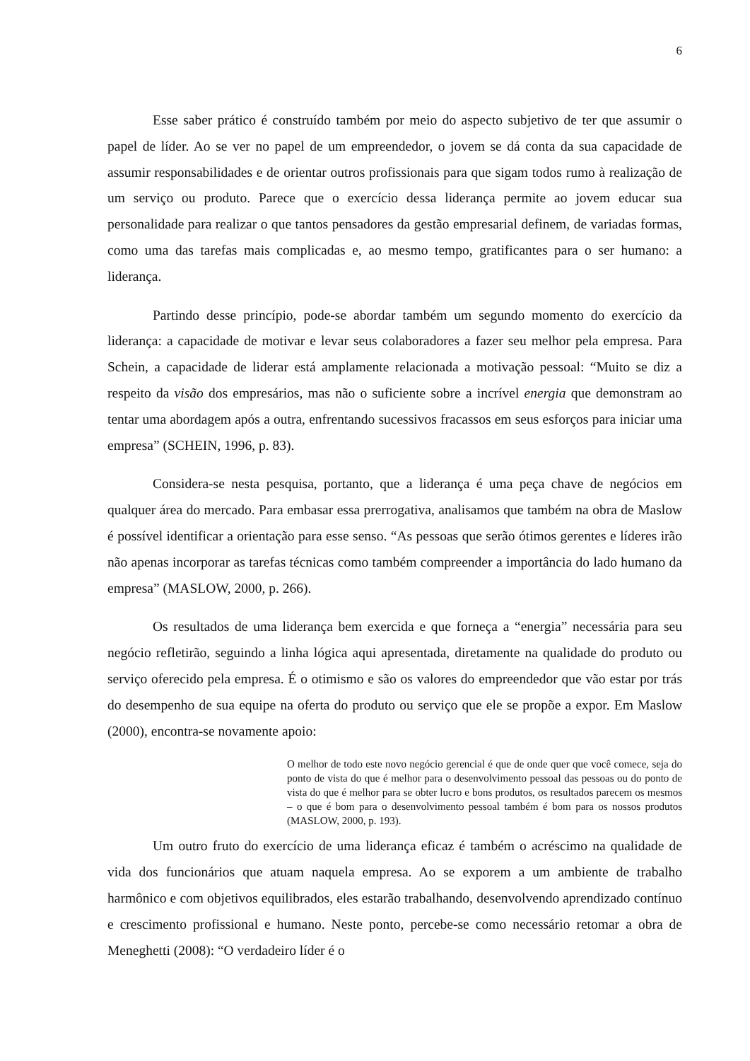6
Esse saber prático é construído também por meio do aspecto subjetivo de ter que assumir o papel de líder. Ao se ver no papel de um empreendedor, o jovem se dá conta da sua capacidade de assumir responsabilidades e de orientar outros profissionais para que sigam todos rumo à realização de um serviço ou produto. Parece que o exercício dessa liderança permite ao jovem educar sua personalidade para realizar o que tantos pensadores da gestão empresarial definem, de variadas formas, como uma das tarefas mais complicadas e, ao mesmo tempo, gratificantes para o ser humano: a liderança.
Partindo desse princípio, pode-se abordar também um segundo momento do exercício da liderança: a capacidade de motivar e levar seus colaboradores a fazer seu melhor pela empresa. Para Schein, a capacidade de liderar está amplamente relacionada a motivação pessoal: “Muito se diz a respeito da visão dos empresários, mas não o suficiente sobre a incrível energia que demonstram ao tentar uma abordagem após a outra, enfrentando sucessivos fracassos em seus esforços para iniciar uma empresa” (SCHEIN, 1996, p. 83).
Considera-se nesta pesquisa, portanto, que a liderança é uma peça chave de negócios em qualquer área do mercado. Para embasar essa prerrogativa, analisamos que também na obra de Maslow é possível identificar a orientação para esse senso. “As pessoas que serão ótimos gerentes e líderes irão não apenas incorporar as tarefas técnicas como também compreender a importância do lado humano da empresa” (MASLOW, 2000, p. 266).
Os resultados de uma liderança bem exercida e que forneça a “energia” necessária para seu negócio refletirão, seguindo a linha lógica aqui apresentada, diretamente na qualidade do produto ou serviço oferecido pela empresa. É o otimismo e são os valores do empreendedor que vão estar por trás do desempenho de sua equipe na oferta do produto ou serviço que ele se propõe a expor. Em Maslow (2000), encontra-se novamente apoio:
O melhor de todo este novo negócio gerencial é que de onde quer que você comece, seja do ponto de vista do que é melhor para o desenvolvimento pessoal das pessoas ou do ponto de vista do que é melhor para se obter lucro e bons produtos, os resultados parecem os mesmos – o que é bom para o desenvolvimento pessoal também é bom para os nossos produtos (MASLOW, 2000, p. 193).
Um outro fruto do exercício de uma liderança eficaz é também o acréscimo na qualidade de vida dos funcionários que atuam naquela empresa. Ao se exporem a um ambiente de trabalho harmônico e com objetivos equilibrados, eles estarão trabalhando, desenvolvendo aprendizado contínuo e crescimento profissional e humano. Neste ponto, percebe-se como necessário retomar a obra de Meneghetti (2008): “O verdadeiro líder é o